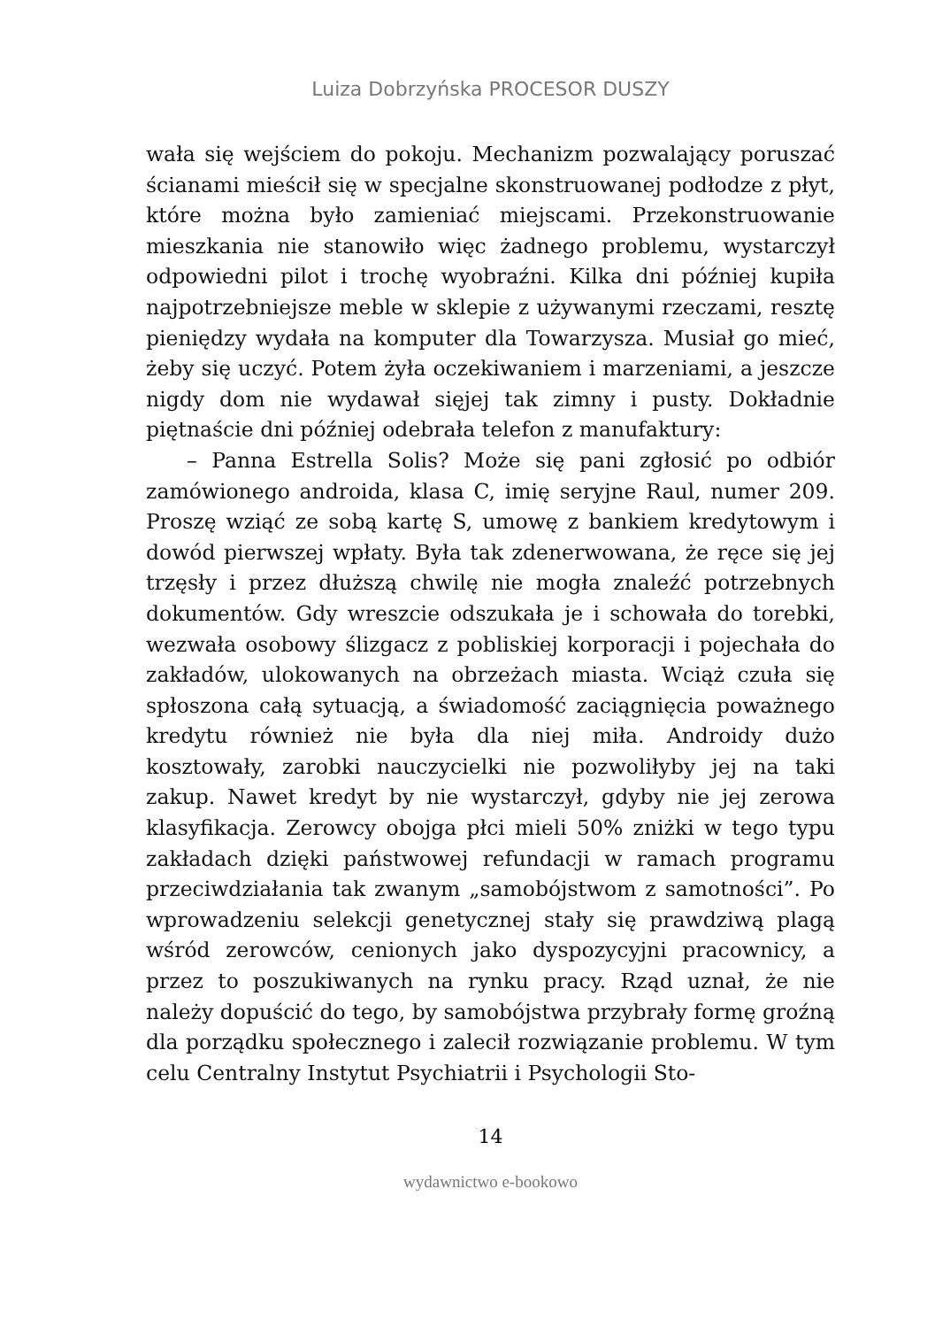Luiza Dobrzyńska PROCESOR DUSZY
wała się wejściem do pokoju. Mechanizm pozwalający poruszać ścianami mieścił się w specjalne skonstruowanej podłodze z płyt, które można było zamieniać miejscami. Przekonstruowanie mieszkania nie stanowiło więc żadnego problemu, wystarczył odpowiedni pilot i trochę wyobraźni. Kilka dni później kupiła najpotrzebniejsze meble w sklepie z używanymi rzeczami, resztę pieniędzy wydała na komputer dla Towarzysza. Musiał go mieć, żeby się uczyć. Potem żyła oczekiwaniem i marzeniami, a jeszcze nigdy dom nie wydawał sięjej tak zimny i pusty. Dokładnie piętnaście dni później odebrała telefon z manufaktury:
– Panna Estrella Solis? Może się pani zgłosić po odbiór zamówionego androida, klasa C, imię seryjne Raul, numer 209. Proszę wziąć ze sobą kartę S, umowę z bankiem kredytowym i dowód pierwszej wpłaty. Była tak zdenerwowana, że ręce się jej trzęsły i przez dłuższą chwilę nie mogła znaleźć potrzebnych dokumentów. Gdy wreszcie odszukała je i schowała do torebki, wezwała osobowy ślizgacz z pobliskiej korporacji i pojechała do zakładów, ulokowanych na obrzeżach miasta. Wciąż czuła się spłoszona całą sytuacją, a świadomość zaciągnięcia poważnego kredytu również nie była dla niej miła. Androidy dużo kosztowały, zarobki nauczycielki nie pozwoliłyby jej na taki zakup. Nawet kredyt by nie wystarczył, gdyby nie jej zerowa klasyfikacja. Zerowcy obojga płci mieli 50% zniżki w tego typu zakładach dzięki państwowej refundacji w ramach programu przeciwdziałania tak zwanym „samobójstwom z samotności”. Po wprowadzeniu selekcji genetycznej stały się prawdziwą plagą wśród zerowców, cenionych jako dyspozycyjni pracownicy, a przez to poszukiwanych na rynku pracy. Rząd uznał, że nie należy dopuścić do tego, by samobójstwa przybrały formę groźną dla porządku społecznego i zalecił rozwiązanie problemu. W tym celu Centralny Instytut Psychiatrii i Psychologii Sto-
14
wydawnictwo e-bookowo